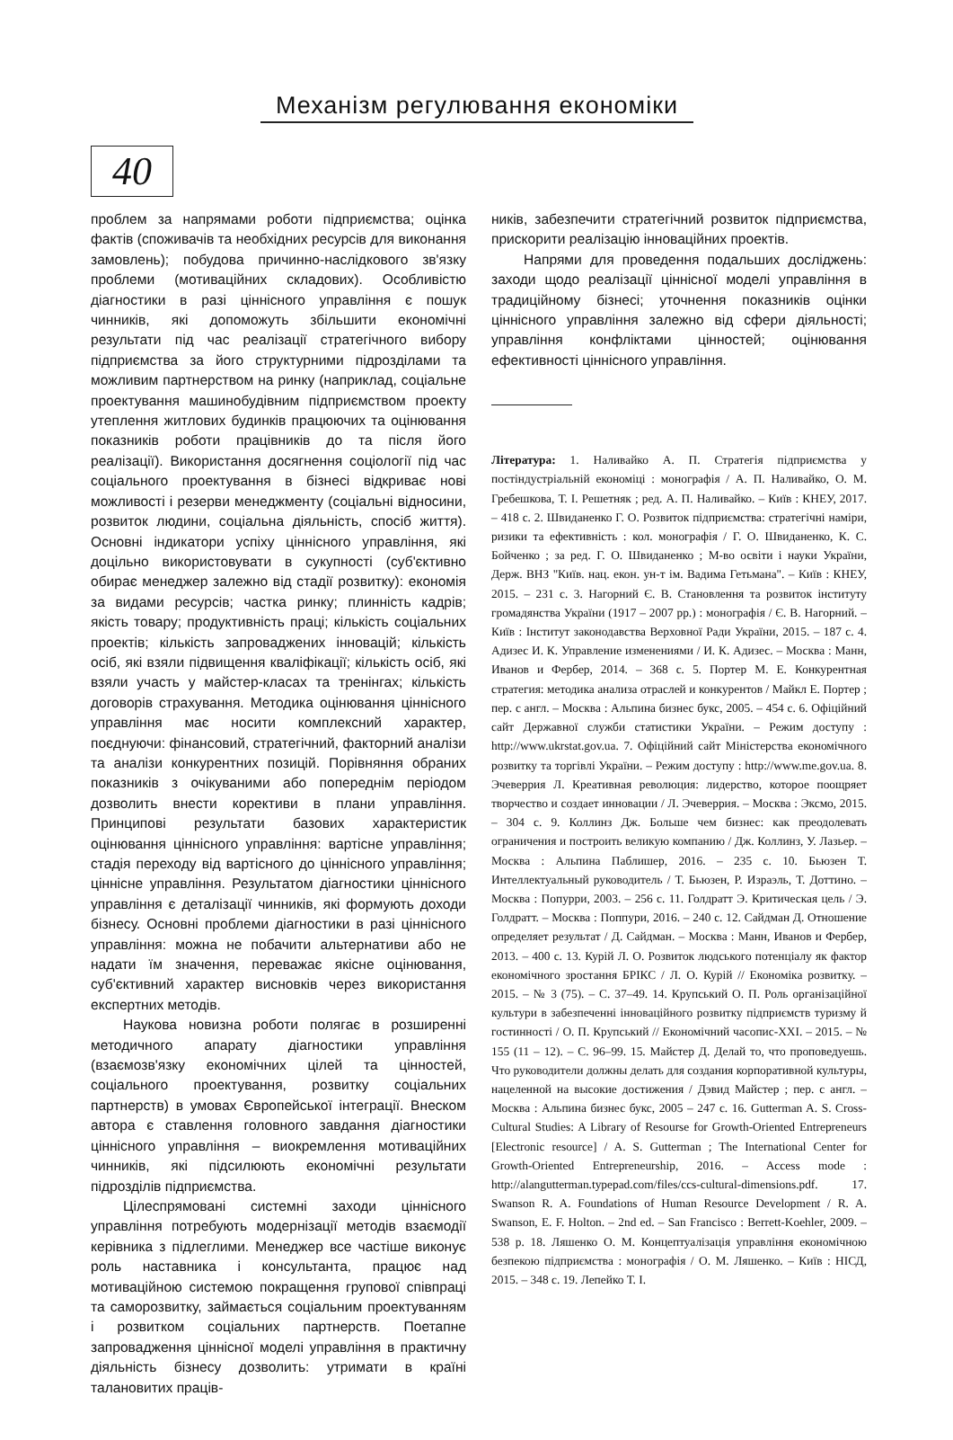Механізм регулювання економіки
40
проблем за напрямами роботи підприємства; оцінка фактів (споживачів та необхідних ресурсів для виконання замовлень); побудова причинно-наслідкового зв'язку проблеми (мотиваційних складових). Особливістю діагностики в разі ціннісного управління є пошук чинників, які допоможуть збільшити економічні результати під час реалізації стратегічного вибору підприємства за його структурними підрозділами та можливим партнерством на ринку (наприклад, соціальне проектування машинобудівним підприємством проекту утеплення житлових будинків працюючих та оцінювання показників роботи працівників до та після його реалізації). Використання досягнення соціології під час соціального проектування в бізнесі відкриває нові можливості і резерви менеджменту (соціальні відносини, розвиток людини, соціальна діяльність, спосіб життя). Основні індикатори успіху ціннісного управління, які доцільно використовувати в сукупності (суб'єктивно обирає менеджер залежно від стадії розвитку): економія за видами ресурсів; частка ринку; плинність кадрів; якість товару; продуктивність праці; кількість соціальних проектів; кількість запроваджених інновацій; кількість осіб, які взяли підвищення кваліфікації; кількість осіб, які взяли участь у майстер-класах та тренінгах; кількість договорів страхування. Методика оцінювання ціннісного управління має носити комплексний характер, поєднуючи: фінансовий, стратегічний, факторний аналізи та аналізи конкурентних позицій. Порівняння обраних показників з очікуваними або попереднім періодом дозволить внести корективи в плани управління. Принципові результати базових характеристик оцінювання ціннісного управління: вартісне управління; стадія переходу від вартісного до ціннісного управління; ціннісне управління. Результатом діагностики ціннісного управління є деталізації чинників, які формують доходи бізнесу. Основні проблеми діагностики в разі ціннісного управління: можна не побачити альтернативи або не надати їм значення, переважає якісне оцінювання, суб'єктивний характер висновків через використання експертних методів.
Наукова новизна роботи полягає в розширенні методичного апарату діагностики управління (взаємозв'язку економічних цілей та цінностей, соціального проектування, розвитку соціальних партнерств) в умовах Європейської інтеграції. Внеском автора є ставлення головного завдання діагностики ціннісного управління – виокремлення мотиваційних чинників, які підсилюють економічні результати підрозділів підприємства.
Цілеспрямовані системні заходи ціннісного управління потребують модернізації методів взаємодії керівника з підлеглими. Менеджер все частіше виконує роль наставника і консультанта, працює над мотиваційною системою покращення групової співпраці та саморозвитку, займається соціальним проектуванням і розвитком соціальних партнерств. Поетапне запровадження ціннісної моделі управління в практичну діяльність бізнесу дозволить: утримати в країні талановитих праців-
ників, забезпечити стратегічний розвиток підприємства, прискорити реалізацію інноваційних проектів.
Напрями для проведення подальших досліджень: заходи щодо реалізації ціннісної моделі управління в традиційному бізнесі; уточнення показників оцінки ціннісного управління залежно від сфери діяльності; управління конфліктами цінностей; оцінювання ефективності ціннісного управління.
Література: 1. Наливайко А. П. Стратегія підприємства у постіндустріальній економіці : монографія / А. П. Наливайко, О. М. Гребешкова, Т. І. Решетняк ; ред. А. П. Наливайко. – Київ : КНЕУ, 2017. – 418 с. 2. Швиданенко Г. О. Розвиток підприємства: стратегічні наміри, ризики та ефективність : кол. монографія / Г. О. Швиданенко, К. С. Бойченко ; за ред. Г. О. Швиданенко ; М-во освіти і науки України, Держ. ВНЗ "Київ. нац. екон. ун-т ім. Вадима Гетьмана". – Київ : КНЕУ, 2015. – 231 с. 3. Нагорний Є. В. Становлення та розвиток інституту громадянства України (1917 – 2007 рр.) : монографія / Є. В. Нагорний. – Київ : Інститут законодавства Верховної Ради України, 2015. – 187 с. 4. Адизес И. К. Управление изменениями / И. К. Адизес. – Москва : Манн, Иванов и Фербер, 2014. – 368 с. 5. Портер М. Е. Конкурентная стратегия: методика анализа отраслей и конкурентов / Майкл Е. Портер ; пер. с англ. – Москва : Альпина бизнес букс, 2005. – 454 с. 6. Офіційний сайт Державної служби статистики України. – Режим доступу : http://www.ukrstat.gov.ua. 7. Офіційний сайт Міністерства економічного розвитку та торгівлі України. – Режим доступу : http://www.me.gov.ua. 8. Эчеверрия Л. Креативная революция: лидерство, которое поощряет творчество и создает инновации / Л. Эчеверрия. – Москва : Эксмо, 2015. – 304 с. 9. Коллинз Дж. Больше чем бизнес: как преодолевать ограничения и построить великую компанию / Дж. Коллинз, У. Лазьер. – Москва : Альпина Паблишер, 2016. – 235 с. 10. Бьюзен Т. Интеллектуальный руководитель / Т. Бьюзен, Р. Израэль, Т. Доттино. – Москва : Попурри, 2003. – 256 с. 11. Голдратт Э. Критическая цель / Э. Голдратт. – Москва : Поппури, 2016. – 240 с. 12. Сайдман Д. Отношение определяет результат / Д. Сайдман. – Москва : Манн, Иванов и Фербер, 2013. – 400 с. 13. Курій Л. О. Розвиток людського потенціалу як фактор економічного зростання БРІКС / Л. О. Курій // Економіка розвитку. – 2015. – № 3 (75). – С. 37–49. 14. Крупський О. П. Роль організаційної культури в забезпеченні інноваційного розвитку підприємств туризму й гостинності / О. П. Крупський // Економічний часопис-XXI. – 2015. – № 155 (11 – 12). – С. 96–99. 15. Майстер Д. Делай то, что проповедуешь. Что руководители должны делать для создания корпоративной культуры, нацеленной на высокие достижения / Дэвид Майстер ; пер. с англ. – Москва : Альпина бизнес букс, 2005 – 247 с. 16. Gutterman A. S. Cross-Cultural Studies: A Library of Resourse for Growth-Oriented Entrepreneurs [Electronic resource] / A. S. Gutterman ; The International Center for Growth-Oriented Entrepreneurship, 2016. – Access mode : http://alangutterman.typepad.com/files/ccs-cultural-dimensions.pdf. 17. Swanson R. A. Foundations of Human Resource Development / R. A. Swanson, E. F. Holton. – 2nd ed. – San Francisco : Berrett-Koehler, 2009. – 538 p. 18. Ляшенко О. М. Концептуалізація управління економічною безпекою підприємства : монографія / О. М. Ляшенко. – Київ : НІСД, 2015. – 348 с. 19. Лепейко Т. І.